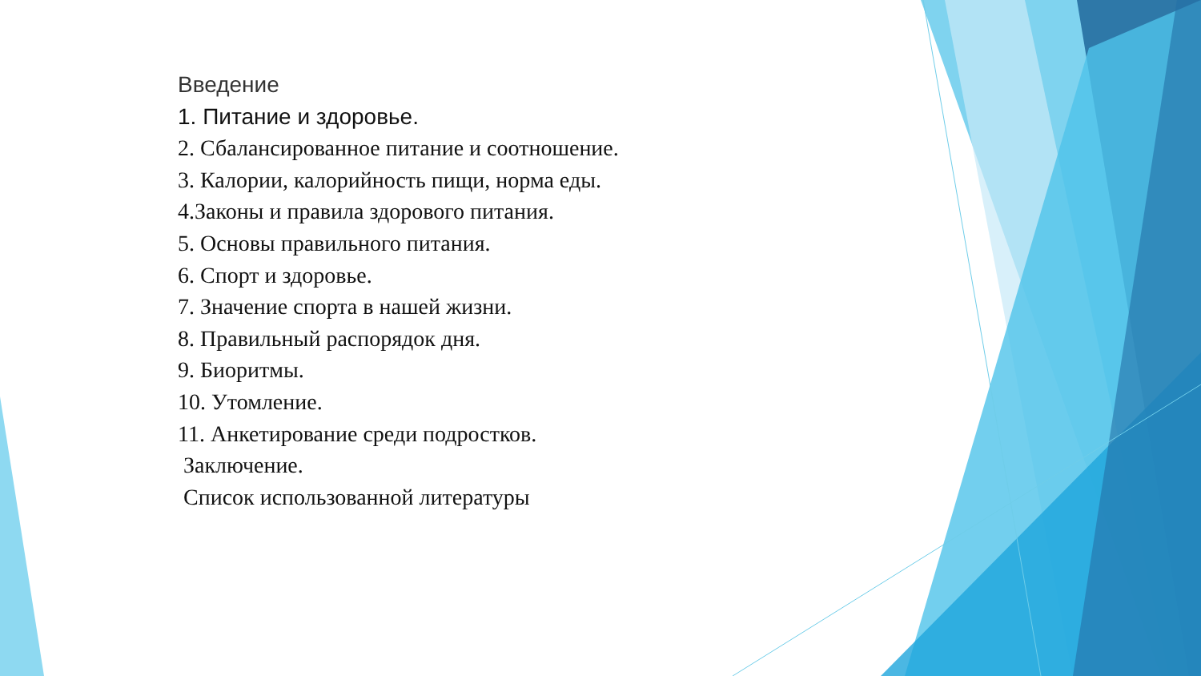Введение
1. Питание и здоровье.
2. Сбалансированное питание и соотношение.
3. Калории, калорийность пищи, норма еды.
4.Законы и правила здорового питания.
5. Основы правильного питания.
6. Спорт и здоровье.
7. Значение спорта в нашей жизни.
8. Правильный распорядок дня.
9. Биоритмы.
10. Утомление.
11. Анкетирование среди подростков.
Заключение.
Список использованной литературы